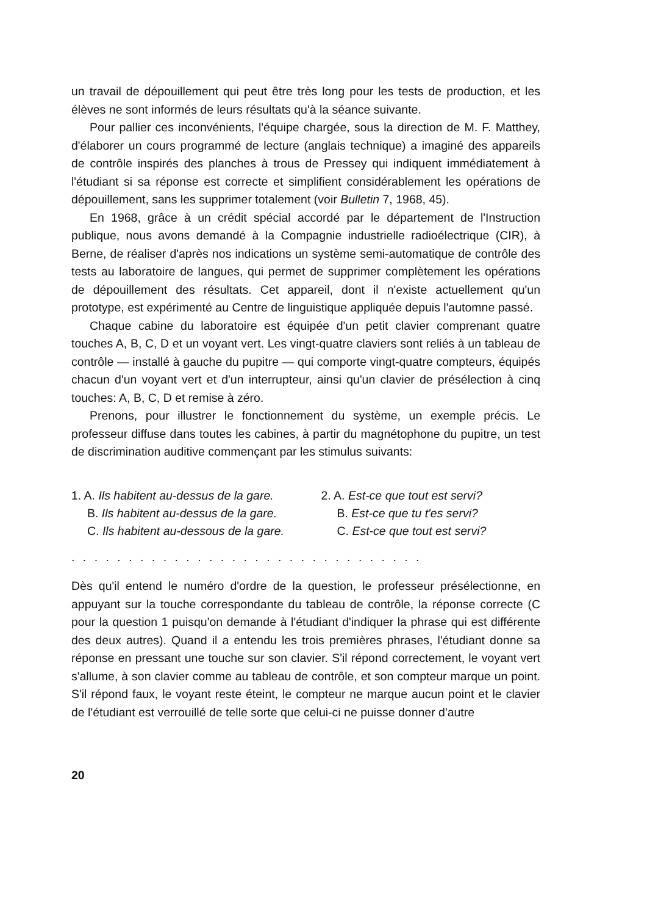un travail de dépouillement qui peut être très long pour les tests de production, et les élèves ne sont informés de leurs résultats qu'à la séance suivante.
Pour pallier ces inconvénients, l'équipe chargée, sous la direction de M. F. Matthey, d'élaborer un cours programmé de lecture (anglais technique) a imaginé des appareils de contrôle inspirés des planches à trous de Pressey qui indiquent immédiatement à l'étudiant si sa réponse est correcte et simplifient considérablement les opérations de dépouillement, sans les supprimer totalement (voir Bulletin 7, 1968, 45).
En 1968, grâce à un crédit spécial accordé par le département de l'Instruction publique, nous avons demandé à la Compagnie industrielle radioélectrique (CIR), à Berne, de réaliser d'après nos indications un système semi-automatique de contrôle des tests au laboratoire de langues, qui permet de supprimer complètement les opérations de dépouillement des résultats. Cet appareil, dont il n'existe actuellement qu'un prototype, est expérimenté au Centre de linguistique appliquée depuis l'automne passé.
Chaque cabine du laboratoire est équipée d'un petit clavier comprenant quatre touches A, B, C, D et un voyant vert. Les vingt-quatre claviers sont reliés à un tableau de contrôle — installé à gauche du pupitre — qui comporte vingt-quatre compteurs, équipés chacun d'un voyant vert et d'un interrupteur, ainsi qu'un clavier de présélection à cinq touches: A, B, C, D et remise à zéro.
Prenons, pour illustrer le fonctionnement du système, un exemple précis. Le professeur diffuse dans toutes les cabines, à partir du magnétophone du pupitre, un test de discrimination auditive commençant par les stimulus suivants:
1. A. Ils habitent au-dessus de la gare.
B. Ils habitent au-dessus de la gare.
C. Ils habitent au-dessous de la gare.
2. A. Est-ce que tout est servi?
B. Est-ce que tu t'es servi?
C. Est-ce que tout est servi?
. . . . . . . . . . . . . . . . . . . . . . . . . . . . . . .
Dès qu'il entend le numéro d'ordre de la question, le professeur présélectionne, en appuyant sur la touche correspondante du tableau de contrôle, la réponse correcte (C pour la question 1 puisqu'on demande à l'étudiant d'indiquer la phrase qui est différente des deux autres). Quand il a entendu les trois premières phrases, l'étudiant donne sa réponse en pressant une touche sur son clavier. S'il répond correctement, le voyant vert s'allume, à son clavier comme au tableau de contrôle, et son compteur marque un point. S'il répond faux, le voyant reste éteint, le compteur ne marque aucun point et le clavier de l'étudiant est verrouillé de telle sorte que celui-ci ne puisse donner d'autre
20